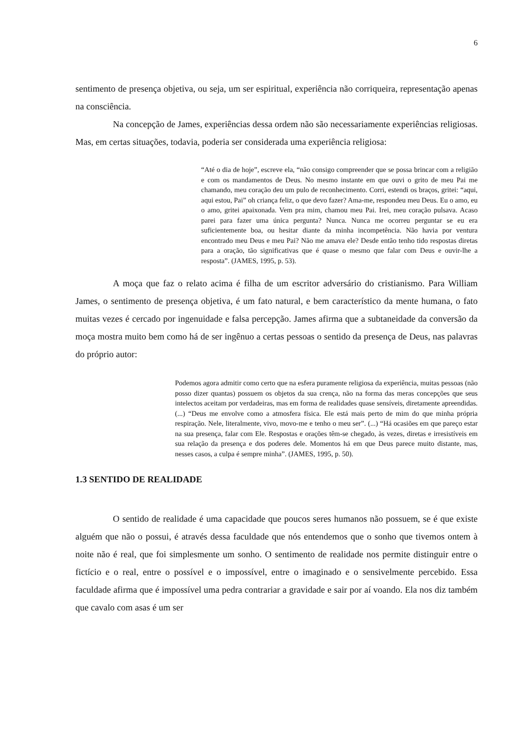6
sentimento de presença objetiva, ou seja, um ser espiritual, experiência não corriqueira, representação apenas na consciência.
Na concepção de James, experiências dessa ordem não são necessariamente experiências religiosas. Mas, em certas situações, todavia, poderia ser considerada uma experiência religiosa:
“Até o dia de hoje”, escreve ela, “não consigo compreender que se possa brincar com a religião e com os mandamentos de Deus. No mesmo instante em que ouvi o grito de meu Pai me chamando, meu coração deu um pulo de reconhecimento. Corri, estendi os braços, gritei: “aqui, aqui estou, Pai” oh criança feliz, o que devo fazer? Ama-me, respondeu meu Deus. Eu o amo, eu o amo, gritei apaixonada. Vem pra mim, chamou meu Pai. Irei, meu coração pulsava. Acaso parei para fazer uma única pergunta? Nunca. Nunca me ocorreu perguntar se eu era suficientemente boa, ou hesitar diante da minha incompetência. Não havia por ventura encontrado meu Deus e meu Pai? Não me amava ele? Desde então tenho tido respostas diretas para a oração, tão significativas que é quase o mesmo que falar com Deus e ouvir-lhe a resposta”. (JAMES, 1995, p. 53).
A moça que faz o relato acima é filha de um escritor adversário do cristianismo. Para William James, o sentimento de presença objetiva, é um fato natural, e bem característico da mente humana, o fato muitas vezes é cercado por ingenuidade e falsa percepção. James afirma que a subtaneidade da conversão da moça mostra muito bem como há de ser ingênuo a certas pessoas o sentido da presença de Deus, nas palavras do próprio autor:
Podemos agora admitir como certo que na esfera puramente religiosa da experiência, muitas pessoas (não posso dizer quantas) possuem os objetos da sua crença, não na forma das meras concepções que seus intelectos aceitam por verdadeiras, mas em forma de realidades quase sensíveis, diretamente apreendidas. (...) “Deus me envolve como a atmosfera física. Ele está mais perto de mim do que minha própria respiração. Nele, literalmente, vivo, movo-me e tenho o meu ser”. (...) “Há ocasiões em que pareço estar na sua presença, falar com Ele. Respostas e orações têm-se chegado, às vezes, diretas e irresistíveis em sua relação da presença e dos poderes dele. Momentos há em que Deus parece muito distante, mas, nesses casos, a culpa é sempre minha”. (JAMES, 1995, p. 50).
1.3 SENTIDO DE REALIDADE
O sentido de realidade é uma capacidade que poucos seres humanos não possuem, se é que existe alguém que não o possui, é através dessa faculdade que nós entendemos que o sonho que tivemos ontem à noite não é real, que foi simplesmente um sonho. O sentimento de realidade nos permite distinguir entre o fictício e o real, entre o possível e o impossível, entre o imaginado e o sensivelmente percebido. Essa faculdade afirma que é impossível uma pedra contrariar a gravidade e sair por aí voando. Ela nos diz também que cavalo com asas é um ser